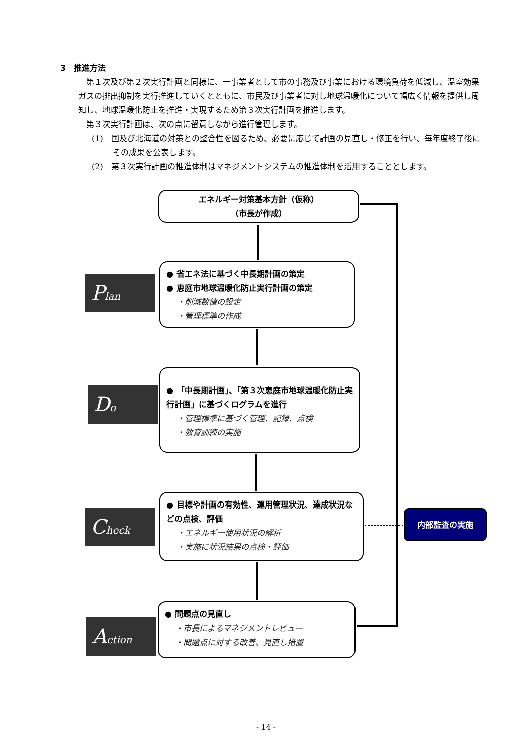3　推進方法
第１次及び第２次実行計画と同様に、一事業者として市の事務及び事業における環境負荷を低減し、温室効果ガスの排出抑制を実行推進していくとともに、市民及び事業者に対し地球温暖化について幅広く情報を提供し周知し、地球温暖化防止を推進・実現するため第３次実行計画を推進します。
第３次実行計画は、次の点に留意しながら進行管理します。
(1)　国及び北海道の対策との整合性を図るため、必要に応じて計画の見直し・修正を行い、毎年度終了後にその成果を公表します。
(2)　第３次実行計画の推進体制はマネジメントシステムの推進体制を活用することとします。
エネルギー対策基本方針（仮称）
（市長が作成）
Plan
● 省エネ法に基づく中長期計画の策定
● 恵庭市地球温暖化防止実行計画の策定
・削減数値の設定
・管理標準の作成
Do
● 「中長期計画」、「第３次恵庭市地球温暖化防止実行計画」に基づくログラムを進行
・管理標準に基づく管理、記録、点検
・教育訓練の実施
Check
● 目標や計画の有効性、運用管理状況、達成状況などの点検、評価
・エネルギー使用状況の解析
・実施に状況結果の点検・評価
内部監査の実施
Action
● 問題点の見直し
・市長によるマネジメントレビュー
・問題点に対する改善、見直し措置
- 14 -